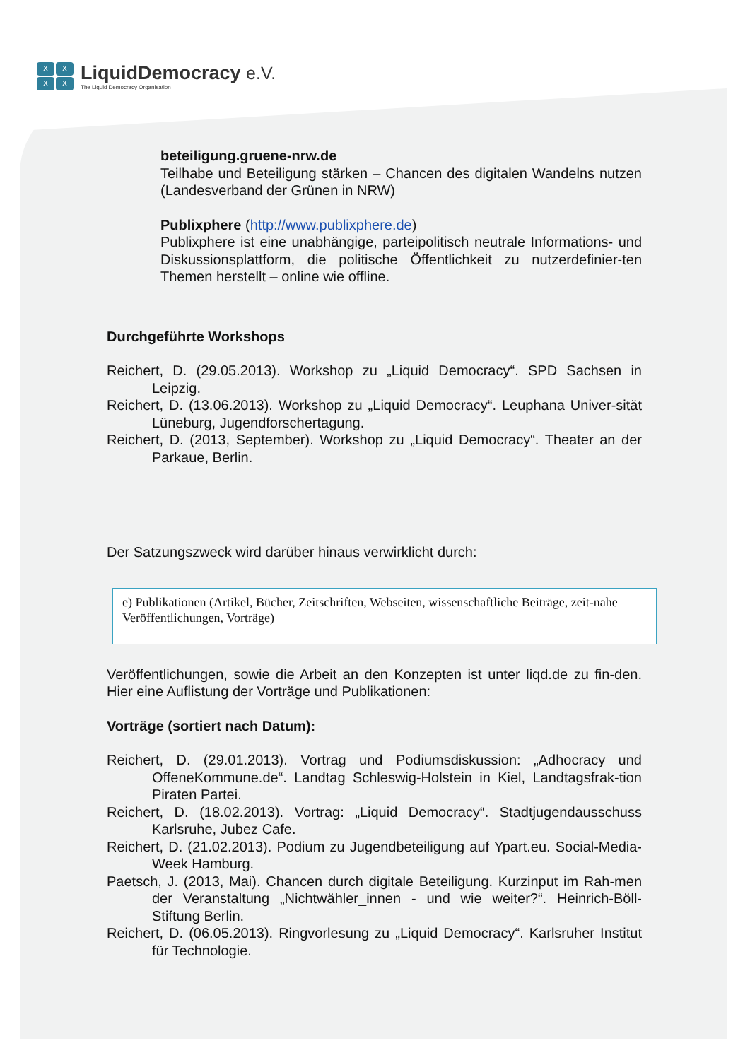xxxx
LiquidDemocracy e.V.
The Liquid Democracy Organisation
beteiligung.gruene-nrw.de
Teilhabe und Beteiligung stärken – Chancen des digitalen Wandelns nutzen (Landesverband der Grünen in NRW)
Publixphere (http://www.publixphere.de)
Publixphere ist eine unabhängige, parteipolitisch neutrale Informations- und Diskussionsplattform, die politische Öffentlichkeit zu nutzerdefinier-ten Themen herstellt – online wie offline.
Durchgeführte Workshops
Reichert, D. (29.05.2013). Workshop zu „Liquid Democracy“. SPD Sachsen in Leipzig.
Reichert, D. (13.06.2013). Workshop zu „Liquid Democracy“. Leuphana Univer-sität Lüneburg, Jugendforschertagung.
Reichert, D. (2013, September). Workshop zu „Liquid Democracy“. Theater an der Parkaue, Berlin.
Der Satzungszweck wird darüber hinaus verwirklicht durch:
e) Publikationen (Artikel, Bücher, Zeitschriften, Webseiten, wissenschaftliche Beiträge, zeit-nahe Veröffentlichungen, Vorträge)
Veröffentlichungen, sowie die Arbeit an den Konzepten ist unter liqd.de zu fin-den. Hier eine Auflistung der Vorträge und Publikationen:
Vorträge (sortiert nach Datum):
Reichert, D. (29.01.2013). Vortrag und Podiumsdiskussion: „Adhocracy und OffeneKommune.de“. Landtag Schleswig-Holstein in Kiel, Landtagsfrak-tion Piraten Partei.
Reichert, D. (18.02.2013). Vortrag: „Liquid Democracy“. Stadtjugendausschuss Karlsruhe, Jubez Cafe.
Reichert, D. (21.02.2013). Podium zu Jugendbeteiligung auf Ypart.eu. Social-Media-Week Hamburg.
Paetsch, J. (2013, Mai). Chancen durch digitale Beteiligung. Kurzinput im Rah-men der Veranstaltung „Nichtwähler_innen - und wie weiter?“. Heinrich-Böll-Stiftung Berlin.
Reichert, D. (06.05.2013). Ringvorlesung zu „Liquid Democracy“. Karlsruher Institut für Technologie.